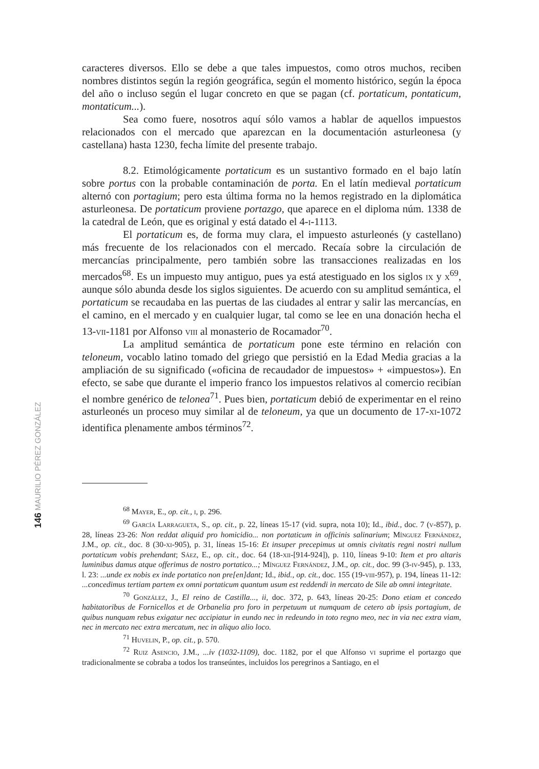146 MAURILIO PÉREZ GONZÁLEZ
caracteres diversos. Ello se debe a que tales impuestos, como otros muchos, reciben nombres distintos según la región geográfica, según el momento histórico, según la época del año o incluso según el lugar concreto en que se pagan (cf. portaticum, pontaticum, montaticum...).
Sea como fuere, nosotros aquí sólo vamos a hablar de aquellos impuestos relacionados con el mercado que aparezcan en la documentación asturleonesa (y castellana) hasta 1230, fecha límite del presente trabajo.
8.2. Etimológicamente portaticum es un sustantivo formado en el bajo latín sobre portus con la probable contaminación de porta. En el latín medieval portaticum alternó con portagium; pero esta última forma no la hemos registrado en la diplomática asturleonesa. De portaticum proviene portazgo, que aparece en el diploma núm. 1338 de la catedral de León, que es original y está datado el 4-i-1113.
El portaticum es, de forma muy clara, el impuesto asturleonés (y castellano) más frecuente de los relacionados con el mercado. Recaía sobre la circulación de mercancías principalmente, pero también sobre las transacciones realizadas en los mercados<sup>68</sup>. Es un impuesto muy antiguo, pues ya está atestiguado en los siglos ix y x<sup>69</sup>, aunque sólo abunda desde los siglos siguientes. De acuerdo con su amplitud semántica, el portaticum se recaudaba en las puertas de las ciudades al entrar y salir las mercancías, en el camino, en el mercado y en cualquier lugar, tal como se lee en una donación hecha el 13-vii-1181 por Alfonso viii al monasterio de Rocamador<sup>70</sup>.
La amplitud semántica de portaticum pone este término en relación con teloneum, vocablo latino tomado del griego que persistió en la Edad Media gracias a la ampliación de su significado («oficina de recaudador de impuestos» + «impuestos»). En efecto, se sabe que durante el imperio franco los impuestos relativos al comercio recibían el nombre genérico de telonea<sup>71</sup>. Pues bien, portaticum debió de experimentar en el reino asturleonés un proceso muy similar al de teloneum, ya que un documento de 17-xi-1072 identifica plenamente ambos términos<sup>72</sup>.
<sup>68</sup> Mayer, E., op. cit., i, p. 296.
<sup>69</sup> García Larragueta, S., op. cit., p. 22, líneas 15-17 (vid. supra, nota 10); Id., ibid., doc. 7 (v-857), p. 28, líneas 23-26: Non reddat aliquid pro homicidio... non portaticum in officinis salinarium; Mínguez Fernández, J.M., op. cit., doc. 8 (30-xi-905), p. 31, líneas 15-16: Et insuper precepimus ut omnis civitatis regni nostri nullum portaticum vobis prehendant; Sáez, E., op. cit., doc. 64 (18-xii-[914-924]), p. 110, líneas 9-10: Item et pro altaris luminibus damus atque offerimus de nostro portatico...; Mínguez Fernández, J.M., op. cit., doc. 99 (3-iv-945), p. 133, l. 23: ...unde ex nobis ex inde portatico non pre[en]dant; Id., ibid., op. cit., doc. 155 (19-viii-957), p. 194, líneas 11-12: ...concedimus tertiam partem ex omni portaticum quantum usum est reddendi in mercato de Sile ab omni integritate.
<sup>70</sup> González, J., El reino de Castilla..., ii, doc. 372, p. 643, líneas 20-25: Dono etiam et concedo habitatoribus de Fornicellos et de Orbanelia pro foro in perpetuum ut numquam de cetero ab ipsis portagium, de quibus nunquam rebus exigatur nec accipiatur in eundo nec in redeundo in toto regno meo, nec in via nec extra viam, nec in mercato nec extra mercatum, nec in aliquo alio loco.
<sup>71</sup> Huvelin, P., op. cit., p. 570.
<sup>72</sup> Ruiz Asencio, J.M., ...iv (1032-1109), doc. 1182, por el que Alfonso vi suprime el portazgo que tradicionalmente se cobraba a todos los transeúntes, incluidos los peregrinos a Santiago, en el